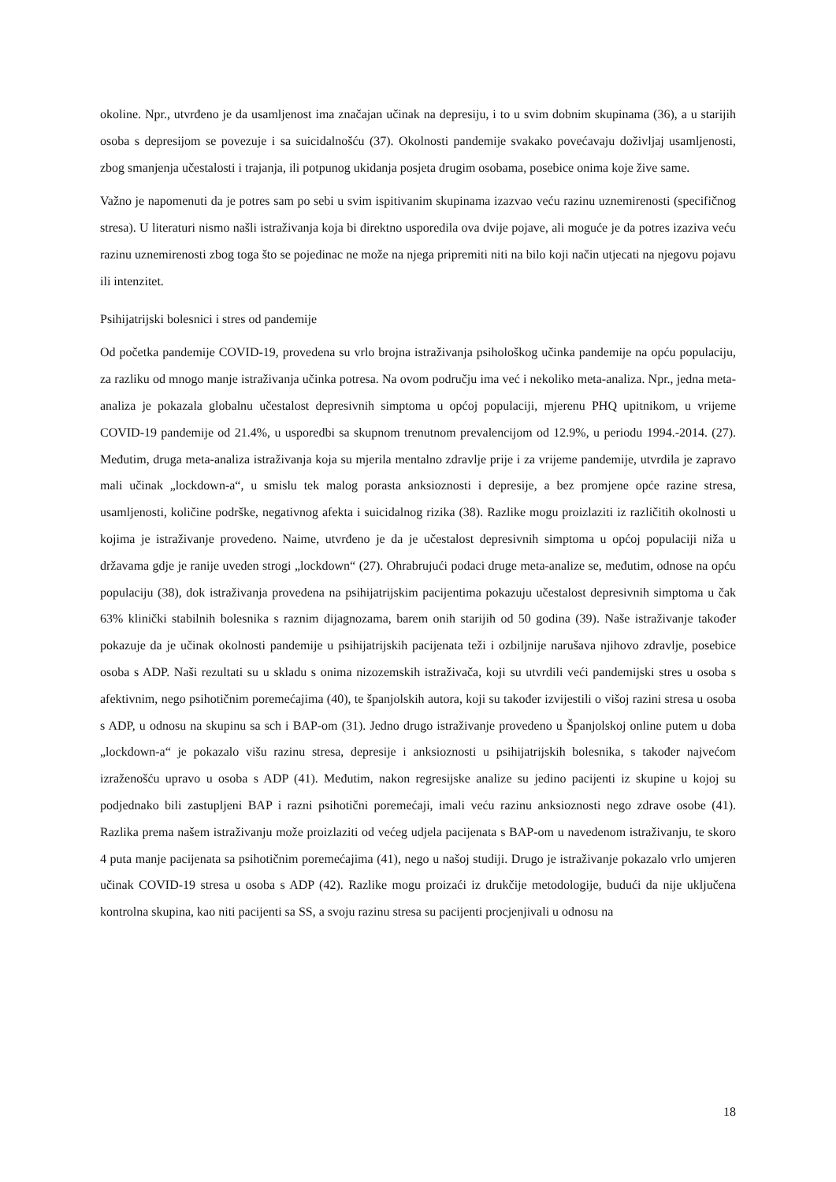okoline. Npr., utvrđeno je da usamljenost ima značajan učinak na depresiju, i to u svim dobnim skupinama (36), a u starijih osoba s depresijom se povezuje i sa suicidalnošću (37). Okolnosti pandemije svakako povećavaju doživljaj usamljenosti, zbog smanjenja učestalosti i trajanja, ili potpunog ukidanja posjeta drugim osobama, posebice onima koje žive same.
Važno je napomenuti da je potres sam po sebi u svim ispitivanim skupinama izazvao veću razinu uznemirenosti (specifičnog stresa). U literaturi nismo našli istraživanja koja bi direktno usporedila ova dvije pojave, ali moguće je da potres izaziva veću razinu uznemirenosti zbog toga što se pojedinac ne može na njega pripremiti niti na bilo koji način utjecati na njegovu pojavu ili intenzitet.
Psihijatrijski bolesnici i stres od pandemije
Od početka pandemije COVID-19, provedena su vrlo brojna istraživanja psihološkog učinka pandemije na opću populaciju, za razliku od mnogo manje istraživanja učinka potresa. Na ovom području ima već i nekoliko meta-analiza. Npr., jedna meta-analiza je pokazala globalnu učestalost depresivnih simptoma u općoj populaciji, mjerenu PHQ upitnikom, u vrijeme COVID-19 pandemije od 21.4%, u usporedbi sa skupnom trenutnom prevalencijom od 12.9%, u periodu 1994.-2014. (27). Međutim, druga meta-analiza istraživanja koja su mjerila mentalno zdravlje prije i za vrijeme pandemije, utvrdila je zapravo mali učinak „lockdown-a“, u smislu tek malog porasta anksioznosti i depresije, a bez promjene opće razine stresa, usamljenosti, količine podrške, negativnog afekta i suicidalnog rizika (38). Razlike mogu proizlaziti iz različitih okolnosti u kojima je istraživanje provedeno. Naime, utvrđeno je da je učestalost depresivnih simptoma u općoj populaciji niža u državama gdje je ranije uveden strogi „lockdown“ (27). Ohrabrujući podaci druge meta-analize se, međutim, odnose na opću populaciju (38), dok istraživanja provedena na psihijatrijskim pacijentima pokazuju učestalost depresivnih simptoma u čak 63% klinički stabilnih bolesnika s raznim dijagnozama, barem onih starijih od 50 godina (39). Naše istraživanje također pokazuje da je učinak okolnosti pandemije u psihijatrijskih pacijenata teži i ozbiljnije narušava njihovo zdravlje, posebice osoba s ADP. Naši rezultati su u skladu s onima nizozemskih istraživača, koji su utvrdili veći pandemijski stres u osoba s afektivnim, nego psihotičnim poremećajima (40), te španjolskih autora, koji su također izvijestili o višoj razini stresa u osoba s ADP, u odnosu na skupinu sa sch i BAP-om (31). Jedno drugo istraživanje provedeno u Španjolskoj online putem u doba „lockdown-a“ je pokazalo višu razinu stresa, depresije i anksioznosti u psihijatrijskih bolesnika, s također najvećom izraženošću upravo u osoba s ADP (41). Međutim, nakon regresijske analize su jedino pacijenti iz skupine u kojoj su podjednako bili zastupljeni BAP i razni psihotični poremećaji, imali veću razinu anksioznosti nego zdrave osobe (41). Razlika prema našem istraživanju može proizlaziti od većeg udjela pacijenata s BAP-om u navedenom istraživanju, te skoro 4 puta manje pacijenata sa psihotičnim poremećajima (41), nego u našoj studiji. Drugo je istraživanje pokazalo vrlo umjeren učinak COVID-19 stresa u osoba s ADP (42). Razlike mogu proizaći iz drukčije metodologije, budući da nije uključena kontrolna skupina, kao niti pacijenti sa SS, a svoju razinu stresa su pacijenti procjenjivali u odnosu na
18